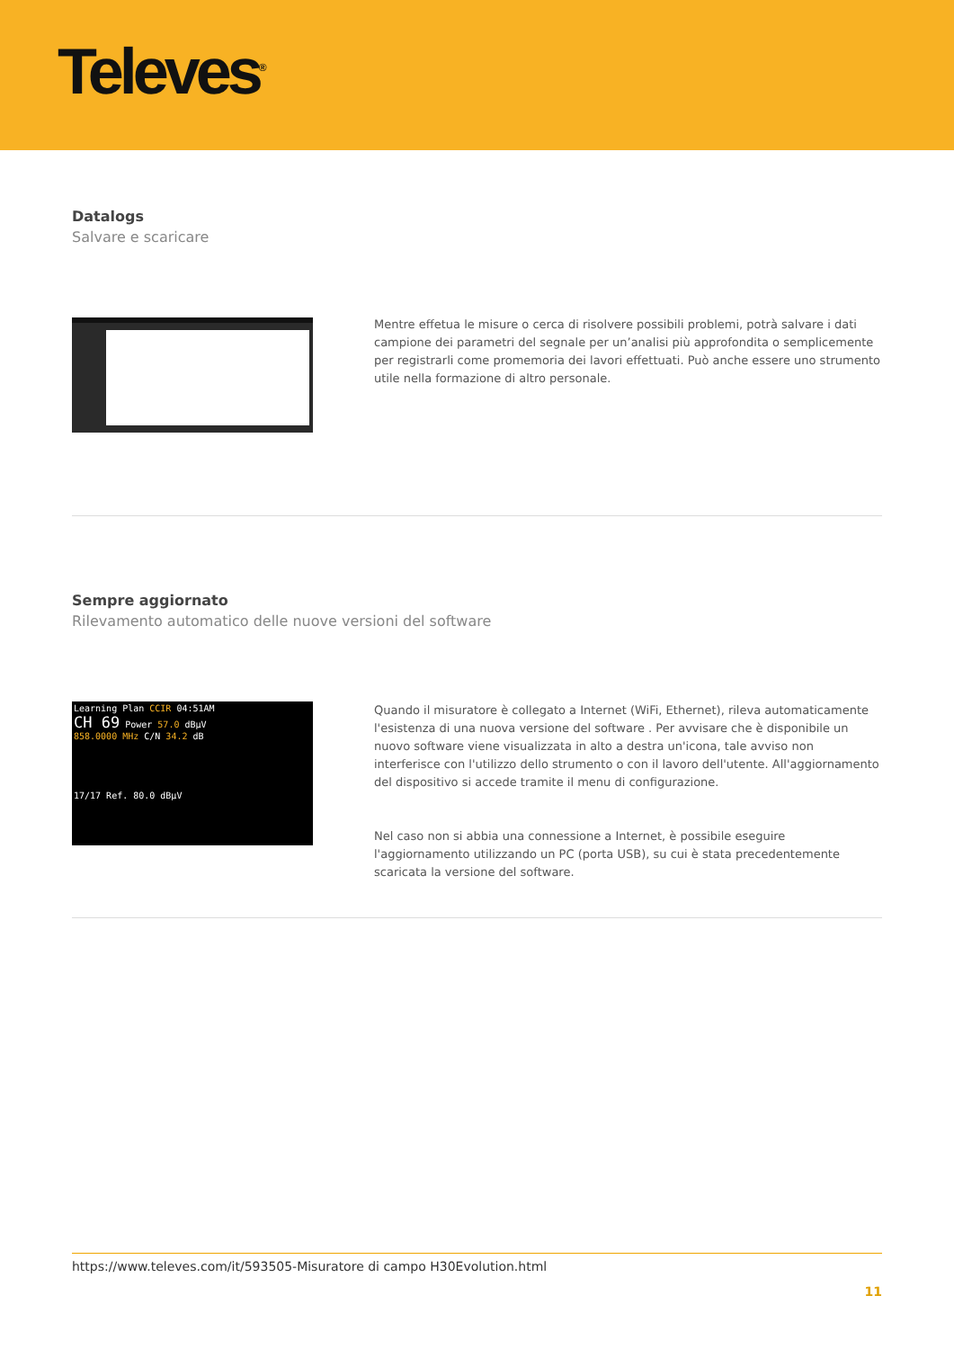Televes<sup>®</sup>
Datalogs
Salvare e scaricare
Mentre effetua le misure o cerca di risolvere possibili problemi, potrà salvare i dati campione dei parametri del segnale per un’analisi più approfondita o semplicemente per registrarli come promemoria dei lavori effettuati. Può anche essere uno strumento utile nella formazione di altro personale.
Sempre aggiornato
Rilevamento automatico delle nuove versioni del software
Learning Plan CCIR 04:51AM
CH 69 Power 57.0 dBµV
858.0000 MHz C/N 34.2 dB
17/17 Ref. 80.0 dBµV
Quando il misuratore è collegato a Internet (WiFi, Ethernet), rileva automaticamente l'esistenza di una nuova versione del software . Per avvisare che è disponibile un nuovo software viene visualizzata in alto a destra un'icona, tale avviso non interferisce con l'utilizzo dello strumento o con il lavoro dell'utente. All'aggiornamento del dispositivo si accede tramite il menu di configurazione.
Nel caso non si abbia una connessione a Internet, è possibile eseguire l'aggiornamento utilizzando un PC (porta USB), su cui è stata precedentemente scaricata la versione del software.
https://www.televes.com/it/593505-Misuratore di campo H30Evolution.html
11